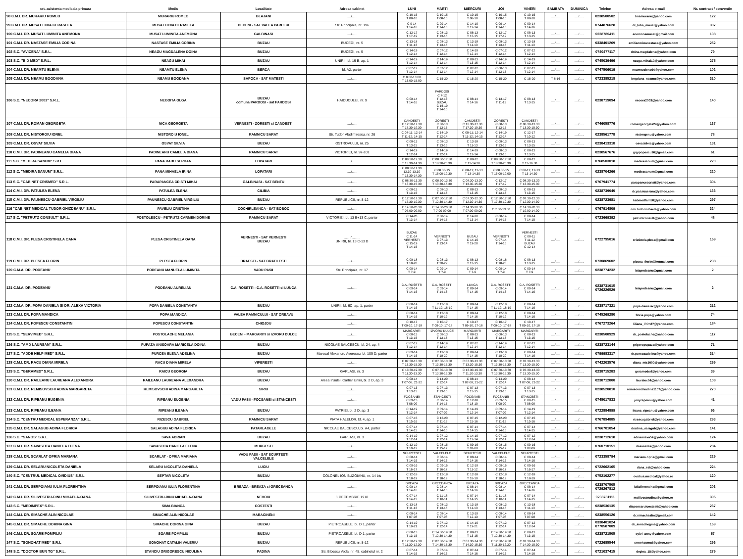| crt. asistenta medicala primara | Medic | Localitate | Adresa cabinet | LUNI | MARTI | MIERCURI | JOI | VINERI | SAMBATA | DUMINICA | Telefon | Adresa e-mail | Nr. contract / conventie |
| --- | --- | --- | --- | --- | --- | --- | --- | --- | --- | --- | --- | --- | --- |
| 98 C.M.I. DR. MURARIU ROMEO | MURARIU ROMEO | BLAJANI | …./….. | C 10-15 T 08-10 | C 10-15 T 08-10 | C 10-15 T 08-10 | C 10-15 T 08-10 | C 10-15 T 08-10 | …./….. | …./….. | 0238500502 | tinamurariu@yahoo.com | 122 |
| 99 C.M.I. DR. MUSAT LIDIA CERASELA | MUSAT LIDIA CERASELA | BECENI - SAT VALEA PARULUI | Str. Principala, nr. 196 | C 9-14 T 14-16 | C 09-14 T 14-16 | C 14-19 T 12-14 | C 09-14 T 14-16 | C 09-14 T 14-16 | | | 0744876628 | dr_lidia_musat@yahoo.com | 307 |
| 100 C.M.I. DR. MUSAT LUMINITA ANEMONA | MUSAT LUMINITA ANEMONA | GALBINASI | …./….. | C 12-17 T 17-19 | C 08-13 T 13-15 | C 08-13 T 13-15 | C 12-17 T 17-19 | C 08-13 T 13-15 | …./….. | …./….. | 0238780411 | anemonamusat@gmail.com | 138 |
| 101 C.M.I. DR. NASTASE EMILIA CORINA | NASTASE EMILIA CORINA | BUZAU | BUCEGI, nr. 5 | C 13-18 T 11-13 | C 08-13 T 13-15 | C 13-18 T 11-13 | C 08-13 T 13-15 | C 13-18 T 11-13 | …./….. | …./….. | 0338401269 | emiliacorinanastase@yahoo.com | 252 |
| 102 S.C. "AVICENA" S.R.L. | NEAGU MAGDALENA DOINA | BUZAU | BUCEGI, nr. 5 | C 14-19 T 12-14 | C 07-12 T 12-14 | C 14-19 T 12-14 | C 07-12 T 12-14 | C 07-12 T 12-14 | …./….. | …./….. | 0740477117 | doina.magdalena@yahoo.com | 79 |
| 103 S.C. "B D MED" S.R.L. | NEAGU MIHAI | BUZAU | UNIRII, bl. 19 B, ap. 1 | C 14-19 T 12-14 | C 14-19 T 12-14 | C 08-13 T 13-15 | C 14-19 T 12-14 | C 14-19 T 12-14 | …./….. | …./….. | 0745039496 | neagu.mihai10@yahoo.com | 275 |
| 104 C.M.I. DR. NEAMTU ELENA | NEAMTU ELENA | BERCA | bl. A2, parter | C 07-12 T 12-14 | C 07-12 T 12-14 | C 07-12 T 12-14 | C 08-13 T 13-15 | C 07-12 T 12-14 | …./….. | …./….. | 0747506019 | neamtuelena64@yahoo.com | 102 |
| 105 C.M.I. DR. NEAMU BOGDANA | NEAMU BOGDANA | SAPOCA - SAT MATESTI | …./….. | C 8.00-13.00 T 13.00-15.00 | C 15-20 | C 15-20 | C 15-20 | C 15-20 | T 8-16 | …./….. | 0723385218 | bogdana_neamu@yahoo.com | 310 |
| 106 S.C. "NECORA 2003" S.R.L. | NEGOITA OLGA | BUZAU comuna PARDOSI - sat PARDOSI | HAIDUCULUI, nr. 9 | C 08-14 T 14-16 | PARDOSI C 7-12 T 12-13 BUZAU C 15-19 T 14-15 | C 08-14 T 14-16 | C 13-17 T 11-13 | C 08-13 T 13-15 | …./….. | …./….. | 0238719094 | necora2003@yahoo.com | 140 |
| 107 C.M.I. DR. ROMAN GEORGETA | NICA GEORGETA | VERNESTI - ZORESTI si CANDESTI | …./….. | CANDESTI C 12.30-17.30 T 17.30-19.30 | ZORESTI C 08-13 T 13-15 | CANDESTI C 12.30-17.30 T 17.30-19.30 | ZORESTI C 08-13 T 13-15 | CANDESTI C 08.30-13.30 T 13.30-15.30 | …./….. | …./….. | 0746058776 | romangeorgeta24@yahoo.com | 137 |
| 108 C.M.I. DR. NISTOROIU IONEL | NISTOROIU IONEL | RAMNICU SARAT | Str. Tudor Vladimirescu, nr. 26 | C 08-11; 12-14 T 11-12; 14-15 | C 14-19 T 12-14 | C 08-11; 12-14 T 11-12; 14-15 | C 14-19 T 12-14 | C 12-17 T 10-12 | …./….. | …./….. | 0238561778 | nistorgenu@yahoo.com | 78 |
| 109 C.M.I. DR. OSVAT SILVIA | OSVAT SILVIA | BUZAU | OSTROVULUI, nr. 25 | C 08-13 T 13-15 | C 08-13 T 13-15 | C 13-18 T 11-13 | C 08-13 T 13-15 | C 08-13 T 13-15 | …./….. | …./….. | 0238413318 | osvatsilvia@yahoo.com | 131 |
| 110 C.M.I. DR. PADINEANU CAMELIA DIANA | PADINEANU CAMELIA DIANA | RAMNICU SARAT | VICTORIEI, nr. 97-101 | C 14-19 T 12-14 | C 14-19 T 12-14 | C 14-19 T 12-14 | C 08-13 T 13-15 | C 08-13 T 13-15 | …./….. | …./….. | 0238567676 | gigipopescu16@gmail.com | 61 |
| 111 S.C. "MEDIRA SANUM" S.R.L. | PANA RADU SERBAN | LOPATARI | …./….. | C 08.30-12.30 T 13.30-14.30 | C 08.30-17.30 T 18.30-20.30 | C 08-12 T 13-14.30 | C 08.30-17.30 T 18.30-20.30 | C 08-12 T 13-16.30 | …./….. | …./….. | 0768503018 | medirasanum@gmail.com | 220 |
| 112 S.C. "MEDIRA SANUM" S.R.L. | PANA MIHAELA IRINA | LOPATARI | …./….. | C 08.30-11.30 12.30-13.30 T 13.30-14.30 | C 08.30-15 T 16.00-19.30 | C 08-11; 12-13 T 13-14.30 | C 08.30-15 T 16.00-19.00 | C 08-11; 12-13 T 13-14.30 | …./….. | …./….. | 0238704266 | medirasanum@gmail.com | 220 |
| 113 S.C. "CABINET CRISMED" S.R.L. | PARAPANCEA CRISTI MIHAI | GALBINASI - SAT BENTU | …./….. | C 08.30-13.30 T 13.30-15.30 | C 08.30-13.30 T 13.30-15.30 | C 08.30-13.30 T 13.30-15.30 | C 12-17 T 17-19 | C 08.30-13.30 T 13.30-15.30 | …./….. | …./….. | 0767941774 | parapanceacristi@yahoo.com | 304 |
| 114 C.M.I. DR. PATULEA ELENA | PATULEA ELENA | CILIBIA | …./….. | C 08-13 T 13-15 | C 08-13 T 13-15 | C 08-13 T 13-15 | C 08-13 T 13-15 | C 08-13 T 13-15 | …./….. | …./….. | 0238739040 | dr.patuleaelena@yahoo.com | 136 |
| 115 C.M.I. DR. PAUNESCU GABRIEL VIRGILIU | PAUNESCU GABRIEL VIRGILIU | BUZAU | REPUBLICII, nr. 8-12 | C 12.30-17.30 T 17.30-19.30 | C 07.30-12.30 T 12.30-14.30 | C 07.30-12.30 T 12.30-14.30 | C 12.30-17.30 T 17.30-19.30 | C 07.30-12.30 T 12.30-14.30 | …./….. | …./….. | 0238723981 | kabmedfam50@yahoo.com | 297 |
| 116 "CABINET MEDICAL TUDOR GHIZDEANU" S.R.L. | PAVELIU CRISTINA | COCHIRLEANCA - SAT BOBOC | …./….. | C 14.30-20.30 T 07.00-09.00 | C 14.30-20.30 T 7.00-09.00 | C 14.30-20.30 T 07.00-09.00 | C 7.00-13.00 | C 14.30-20.30 T 10.00-14.00 | …./….. | …./….. | 0767914809 | cmi.tudormihaela@yahoo.com | 324 |
| 117 S.C. "PETRUTZ CONSULT" S.R.L. | POSTOLESCU - PETRUTZ CARMEN DORINE | RAMNICU SARAT | VICTORIEI, bl. 13 B+13 C, parter | C 14-20 T 13-14 | C 08-14 T 14-15 | C 14-20 T 13-14 | C 08-14 T 14-15 | C 08-14 T 14-15 | …./….. | …./….. | 0723669392 | petrutzconsult@yahoo.com | 48 |
| 118 C.M.I. DR. PLESA CRISTINELA OANA | PLESA CRISTINELA OANA | VERNESTI - SAT VERNESTI BUZAU | ……/…….. UNIRII, bl. 13 C-13 D | BUZAU C 11-14 VERNESTI C 15-19 T 14-15 | VERNESTI C 07-13 T 13-14 | BUZAU C 14-19 T 19-20 | VERNESTI C 07-14 T 14-15 | VERNESTI C 08-11 T 11-12 BUZAU C 12-14 | …./….. | …./….. | 0722795016 | cristinela.plesa@gmail.com | 159 |
| 119 C.M.I. DR. PLESEA FLORIN | PLESEA FLORIN | BRAESTI - SAT BRATILESTI | …./….. | C 08-18 T 18-20 | C 08-13 T 20-22 | C 08-13 T 13-15 | C 08-18 T 18-20 | C 08-13 T 13-15 | …./….. | …./….. | 0730869602 | plesea_florin@hotmail.com | 238 |
| 120 C.M.A. DR. PODEANU | PODEANU MANUELA LUMINITA | VADU PASII | Str. Principala, nr. 17 | C 09-14 T 7-9 | C 09-14 T 7-9 | C 09-14 T 7-9 | C 09-14 T 7-9 | C 09-14 T 7-9 | …./….. | …./….. | 0238774232 | lelapodeanu@gmail.com | 2 |
| 121 C.M.A. DR. PODEANU | PODEANU AURELIAN | C.A. ROSETTI - C.A. ROSETTI si LUNCA | …./….. | C.A. ROSETTI C 09-14 T 14-16 | C.A. ROSETTI C 09-14 T 14-16 | LUNCA C 09-14 T 14-16 | C.A. ROSETTI C 09-14 T 14-16 | C.A. ROSETTI C 09-14 T 14-16 | …./….. | …./….. | 0238731015 0726226529 | lelapodeanu@gmail.com | 2 |
| 122 C.M.A. DR. POPA DANIELA SI DR. ALEXA VICTORIA | POPA DANIELA CONSTANTA | BUZAU | UNIRII, bl. 6C, ap. 1, parter | C 08-14 T 14-16 | C 12-18 T 11-12; 18-19 | C 08-14 T 14-16 | C 12-18 T 11-12; 18-19 | C 08-14 T 14-16 | …./….. | …./….. | 0238717321 | popa.danielac@yahoo.com | 212 |
| 123 C.M.I. DR. POPA MANDICA | POPA MANDICA | VALEA RAMNICULUI - SAT OREAVU | …./….. | C 08-14 T 14-16 | C 12-18 T 10-12 | C 08-14 T 14-16 | C 12-18 T 10-12 | C 08-14 T 14-16 | …./….. | …./….. | 0745269280 | floria.popa@yahoo.com | 74 |
| 124 C.M.I. DR. POPESCU CONSTANTIN | POPESCU CONSTANTIN | CHIOJDU | …./….. | C 10-17 T 09-10; 17-18 | C 10-17 T 09-10; 17-18 | C 10-17 T 09-10; 17-18 | C 10-17 T 09-10; 17-18 | C 10-17 T 09-10; 17-18 | …./….. | …./….. | 0767273264 | liliana_ifrim87@yahoo.com | 184 |
| 125 S.C. "SERVIMED" S.R.L. | POSTOLACHE MELANIA | BECENI - MARGARITI si IZVORU DULCE | …./….. | MARGARITI C 08-13 T 13-15 | IZVORU DULCE C 08-13 T 13-15 | MARGARITI C 08-13 T 13-15 | MARGARITI C 08-13 T 13-15 | MARGARITI C 08-13 T 13-15 | …./….. | …./….. | 0238508929 | dr_postolache@yahoo.com | 117 |
| 126 S.C. "AMD LAURSAN" S.R.L. | PUPAZA ANISOARA MARICELA DOINA | BUZAU | NICOLAE BALCESCU, bl. 24, ap. 4 | C 07-12 T 12-14 | C 14-19 T 12-14 | C 07-12 T 12-14 | C 14-19 T 12-14 | C 07-12 T 12-14 | …./….. | …./….. | 0238723144 | grigorepupaza@yahoo.com | 71 |
| 127 S.C. "ADDE HELP MED" S.R.L. | PURCEA ELENA ADELINA | BUZAU | Maresal Alexandru Averescu, bl. 109 D, parter | C 09-14 T 14-16 | C 13-18 T 18-20 | C 09-14 T 14-16 | C 13-18 T 18-20 | C 09-14 T 14-16 | …./….. | …./….. | 0799983317 | dr.purceaadelina@yahoo.com | 314 |
| 128 C.M.I. DR. RACU DIANA MIRELA | RACU DIANA MIRELA | VIPERESTI | …./….. | C 07.30-13.30 T 13.30-15.30 | C 07.30-13.30 T 13.30-15.30 | C 07.30-13.30 T 13.30-15.30 | C 07.30-13.30 T 13.30-15.30 | C 07.30-13.30 T 13.30-15.30 | …./….. | …./….. | 0742203576 | diana_mir2000@yahoo.com | 259 |
| 129 S.C. "GERAMED" S.R.L. | RAICU GEORGIA | BUZAU | GARLASI, nr. 3 | C 13.30-19.30 T 11.30-13.30 | C 07.30-13.30 T 13.30-15.30 | C 13.30-19.30 T 11.30-13.30 | C 07.30-13.30 T 13.30-15.30 | C 07.30-13.30 T 13.30-15.30 | …./….. | …./….. | 0238715283 | geramedsrl@yahoo.com | 39 |
| 130 C.M.I. DR. RAILEANU LAUREANA ALEXANDRA | RAILEANU LAUREANA ALEXANDRA | BUZAU | Aleea Insulei, Cartier Unirii, bl. 2 D, ap. 3 | C 08-14 T 07-08; 21-22 | C 14-20 T 12-14 | C 08-14 T 07-08; 21-22 | C 14-20 T 12-14 | C 08-14 T 07-08; 21-22 | …./….. | …./….. | 0238712800 | lauralex64@yahoo.com | 108 |
| 131 C.M.I. DR. REMISOVSCHI ADINA MARGARETA | REMISOVSCHI ADINA MARGARETA | SIRIU | …./….. | C 07-13 T 13-15 | C 07-13 T 13-15 | C 07-13 T 13-15 | C 07-13 T 13-15 | C 07-13 T 13-15 | …./….. | …./….. | 0238520810 | remisovschiadina1107@yahoo.com | 270 |
| 132 C.M.I. DR. RIPEANU EUGENIA | RIPEANU EUGENIA | VADU PASII - FOCSANEI si STANCESTI | …./….. | FOCSANEI C 09-15 T 08-09 | STANCESTI C 08-14 T 14-15 | FOCSANEI C 12-18 T 18-19 | FOCSANEI C 09-15 T 08-09 | STANCESTI C 09-15 T 08-09 | …./….. | …./….. | 0745017833 | jenyrapeanu@yahoo.com | 41 |
| 133 C.M.I. DR. RIPEANU ILEANA | RIPEANU ILEANA | BUZAU | PATRIEI, bl. 2 D, ap. 3 | C 14-19 T 12-14 | C 09-14 T 07-09 | C 14-19 T 12-14 | C 09-14 T 07-09 | C 14-19 T 12-14 | …./….. | …./….. | 0722884899 | ileana_ripeanu@yahoo.com | 96 |
| 134 S.C. "CENTRU MEDICAL ESPERANZA" S.R.L. | RIZESCU GABRIEL | RAMNICU SARAT | PIATA HALELOR, bl. 4, ap. 1 | C 07-15 T 15-16 | C 12-20 T 11-12 | C 07-15 T 15-16 | C 12-20 T 11-12 | C 07-15 T 15-16 | …./….. | …./….. | 0767894885 | rizescugabriel@yahoo.com | 293 |
| 135 C.M.I. DR. SALAGUB ADINA FLORICA | SALAGUB ADINA FLORICA | PATARLAGELE | NICOLAE BALCESCU, bl. A4, parter | C 07-14 T 14-15 | C 07-14 T 14-15 | C 07-14 T 14-15 | C 07-14 T 14-15 | C 07-14 T 14-15 | …./….. | …./….. | 0766701054 | dradina_salagub@yahoo.com | 141 |
| 136 S.C. "SANOS" S.R.L. | SAVA ADRIAN | BUZAU | GARLASI, nr. 3 | C 14-19 T 12-14 | C 07-12 T 12-14 | C 14-19 T 12-14 | C 07-12 T 12-14 | C 07-12 T 12-14 | …./….. | …./….. | 0238712618 | adriansava57@yahoo.com | 124 |
| 137 C.M.I. DR. SAVASTITA DANIELA ELENA | SAVASTITA DANIELA ELENA | MURGESTI | …./….. | C 12-19 T 10-12 | C 08-15 T 15-17 | C 09-16 T 07-09 | C 08-15 T 15-17 | C 09-16 T 07-09 | …./….. | …./….. | 0760710151 | dsavastita@yahoo.com | 284 |
| 138 C.M.I. DR. SCARLAT OPRIA MARIANA | SCARLAT - OPRIA MARIANA | VADU PASII - SAT SCURTESTI VALCELELE | …./….. | SCURTESTI C 08-14 T 14-16 | VALCELELE C 08-14 T 14-16 | SCURTESTI C 08-14 T 14-16 | VALCELELE C 08-14 T 14-16 | SCURTESTI C 08-14 T 14-16 | …./….. | …./….. | 0723358794 | mariana.opria@gmail.com | 229 |
| 139 C.M.I. DR. SELARU NICOLETA DANIELA | SELARU NICOLETA DANIELA | LUCIU | …./….. | C 09-16 T 16-17 | C 09-16 T 16-17 | C 12-19 T 11-12 | C 09-16 T 16-17 | C 09-16 T 16-17 | …./….. | …./….. | 0722662165 | dana_sel@yahoo.com | 224 |
| 140 S.C. "CENTRUL MEDICAL OVIDIUS" S.R.L. | SEPTAR NICOLETA | BUZAU | COLONEL ION BUZOIANU, nr. 14 bis | C 12-18 T 18-19 | C 12-18 T 18-19 | C 12-18 T 18-19 | C 12-18 T 18-19 | C 12-18 T 18-19 | …./….. | …./….. | 0752102277 | ovidius.medical@yahoo.ro | 120 |
| 141 C.M.I. DR. SERPOIANU IULIA FLORENTINA | SERPOIANU IULIA FLORENTINA | BREAZA - BREAZA si GRECEANCA | …./….. | BREAZA C 08-14 T 14-16 | GRECEANCA C 08-14 T 14-16 | BREAZA C 08-14 T 14-16 | BREAZA C 08-14 T 14-16 | GRECEANCA C 08-14 T 14-16 | …./….. | …./….. | 0238707505 0729267812 | iuliaflorentina@gmail.com | 203 |
| 142 C.M.I. DR. SILIVESTRU-DINU MIHAELA-OANA | SILIVESTRU-DINU MIHAELA-OANA | NEHOIU | 1 DECEMBRIE 1918 | C 07-14 T 14-15 | C 11-18 T 10-11 | C 07-14 T 14-15 | C 11-18 T 10-11 | C 07-14 T 14-15 | …./….. | …./….. | 0238781111 | msilivestrudinu@yahoo.ro | 305 |
| 143 S.C. "MEDIMPEX" S.R.L. | SIMA BIANCA | COSTESTI | …./….. | C 13-18 T 11-13 | C 08-13 T 13-15 | C 13-18 T 11-13 | C 08-13 T 13-15 | C 13-18 T 11-13 | …./….. | …./….. | 0238536135 | dispensarulcostesti@yahoo.com | 267 |
| 144 C.M.I. DR. SIMACHE ALIN NICOLAE | SIMACHE ALIN NICOLAE | MARACINENI | …./….. | C 08-14 T 07-08 | C 08-14 T 07-08 | C 13-19 T 12-13 | C 08-14 T 07-08 | C 08-14 T 07-08 | …./….. | …./….. | 0238556126 | dr.simachealin@gmail.com | 142 |
| 145 C.M.I. DR. SIMACHE DORINA GINA | SIMACHE DORINA GINA | BUZAU | PIETROASELE, bl. D 1, parter | C 14-19 T 19-21 | C 07-12 T 12-14 | C 14-19 T 19-21 | C 07-12 T 12-14 | C 07-12 T 12-14 | …./….. | …./….. | 0338401024 0770587009 | dr_simachegina@yahoo.com | 169 |
| 146 C.M.I. DR. SOARE POMPILIU | SOARE POMPILIU | BUZAU | PIETROASELE, bl. D 1, parter | C 08-13 T 13-15 | C 14.30-19.30 T 12.30-14.30 | C 08-13 T 13-15 | C 14.30-19.30 T 12.30-14.30 | C 08-13 T 13-15 | …./….. | …./….. | 0238721505 | sylvi_anny@yahoo.com | 57 |
| 147 S.C. "SONOHAT MED" S.R.L | SONOHAT CATALIN VALERIU | BUZAU | REPUBLICII, nr. 8-12 | C 12.30-19.30 T 11.30-12.30 | C 07.30-14.30 T 14.30-15.30 | C 07.30-14.30 T 14.30-15.30 | C 12.30-19.30 T 11.30-12.30 | C 07.30-14.30 T 14.30-15.30 | …./….. | …./….. | 0722685544 | sonohatmed@yahoo.com | 296 |
| 148 S.C. "DOCTOR BUN TG" S.R.L. | STANCIU GRIGORESCU NICULINA | PADINA | Str. Bibescu Voda, nr. 45, cabinetul nr. 2 | C 07-14 T 14-16 | C 07-14 T 14-16 | C 07-14 T 14-16 | C 07-14 T 14-16 | C 07-14 T 14-16 | …./….. | …./….. | 0721037415 | drgina_15@yahoo.com | 279 |